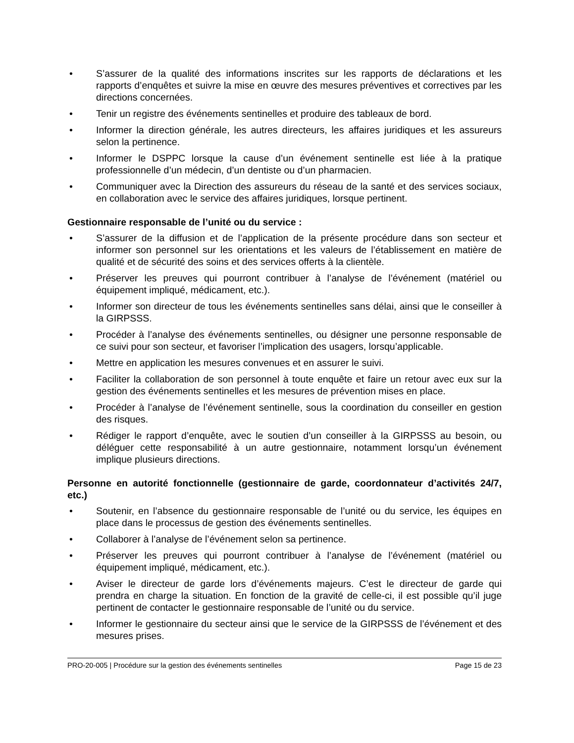• S’assurer de la qualité des informations inscrites sur les rapports de déclarations et les rapports d’enquêtes et suivre la mise en œuvre des mesures préventives et correctives par les directions concernées.
• Tenir un registre des événements sentinelles et produire des tableaux de bord.
• Informer la direction générale, les autres directeurs, les affaires juridiques et les assureurs selon la pertinence.
• Informer le DSPPC lorsque la cause d’un événement sentinelle est liée à la pratique professionnelle d’un médecin, d’un dentiste ou d’un pharmacien.
• Communiquer avec la Direction des assureurs du réseau de la santé et des services sociaux, en collaboration avec le service des affaires juridiques, lorsque pertinent.
Gestionnaire responsable de l’unité ou du service :
• S’assurer de la diffusion et de l’application de la présente procédure dans son secteur et informer son personnel sur les orientations et les valeurs de l’établissement en matière de qualité et de sécurité des soins et des services offerts à la clientèle.
• Préserver les preuves qui pourront contribuer à l’analyse de l’événement (matériel ou équipement impliqué, médicament, etc.).
• Informer son directeur de tous les événements sentinelles sans délai, ainsi que le conseiller à la GIRPSSS.
• Procéder à l’analyse des événements sentinelles, ou désigner une personne responsable de ce suivi pour son secteur, et favoriser l’implication des usagers, lorsqu’applicable.
• Mettre en application les mesures convenues et en assurer le suivi.
• Faciliter la collaboration de son personnel à toute enquête et faire un retour avec eux sur la gestion des événements sentinelles et les mesures de prévention mises en place.
• Procéder à l’analyse de l’événement sentinelle, sous la coordination du conseiller en gestion des risques.
• Rédiger le rapport d’enquête, avec le soutien d’un conseiller à la GIRPSSS au besoin, ou déléguer cette responsabilité à un autre gestionnaire, notamment lorsqu’un événement implique plusieurs directions.
Personne en autorité fonctionnelle (gestionnaire de garde, coordonnateur d’activités 24/7, etc.)
• Soutenir, en l’absence du gestionnaire responsable de l’unité ou du service, les équipes en place dans le processus de gestion des événements sentinelles.
• Collaborer à l’analyse de l’événement selon sa pertinence.
• Préserver les preuves qui pourront contribuer à l’analyse de l’événement (matériel ou équipement impliqué, médicament, etc.).
• Aviser le directeur de garde lors d’événements majeurs. C’est le directeur de garde qui prendra en charge la situation. En fonction de la gravité de celle-ci, il est possible qu’il juge pertinent de contacter le gestionnaire responsable de l’unité ou du service.
• Informer le gestionnaire du secteur ainsi que le service de la GIRPSSS de l’événement et des mesures prises.
PRO-20-005 | Procédure sur la gestion des événements sentinelles Page 15 de 23